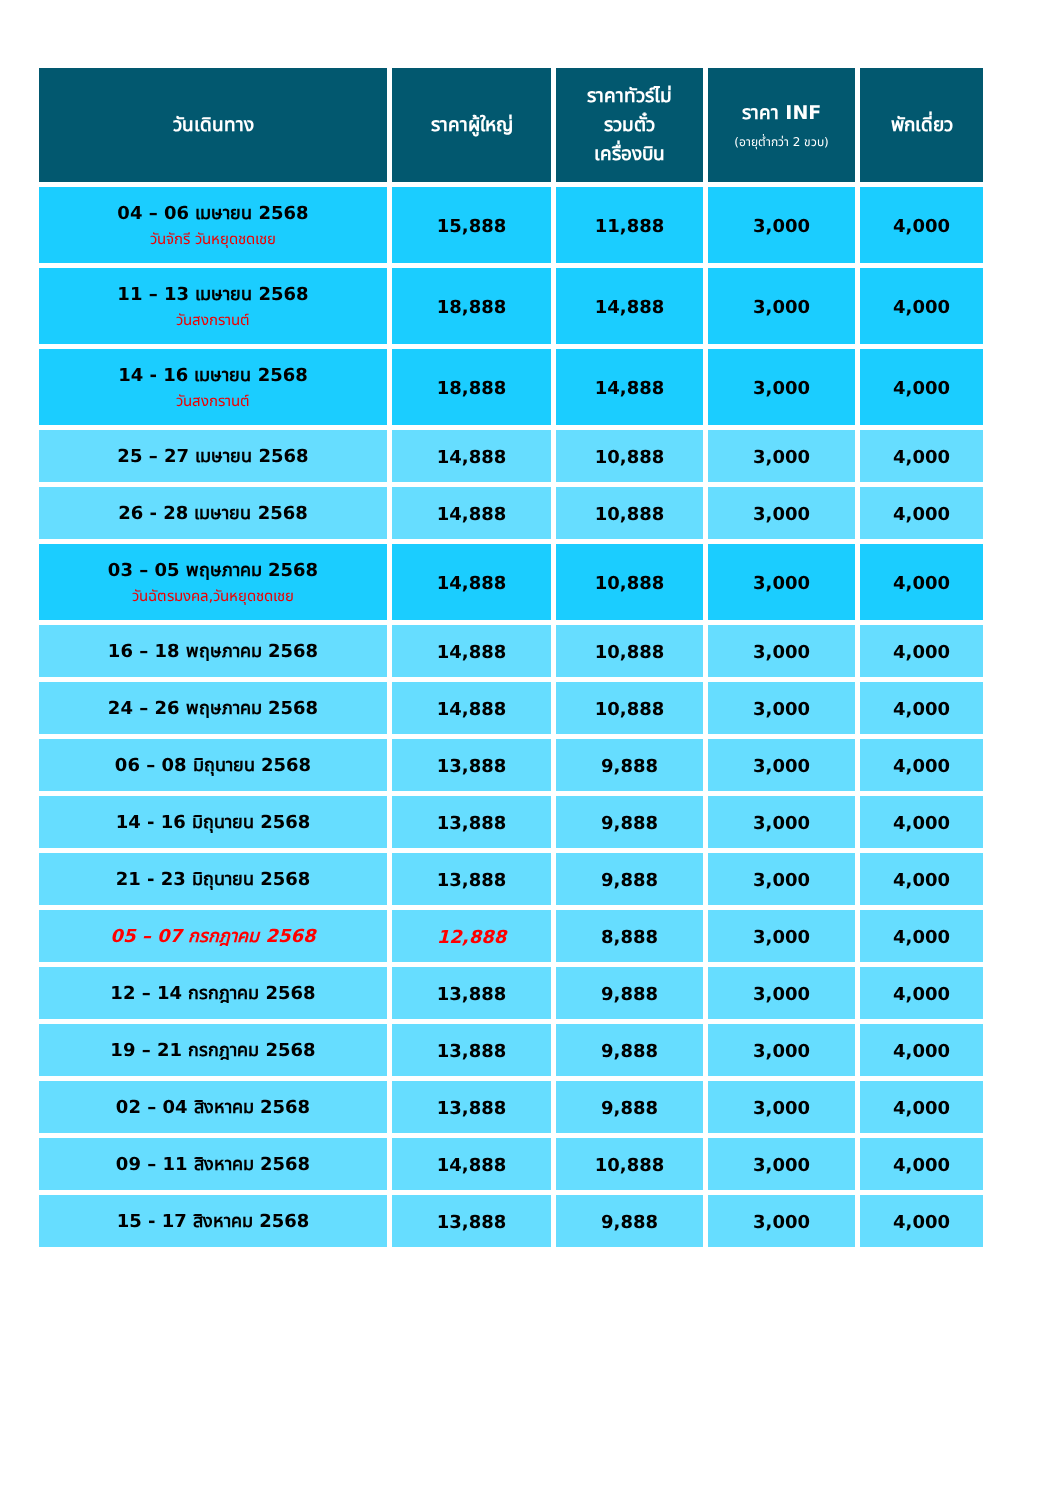| วันเดินทาง | ราคาผู้ใหญ่ | ราคาทัวร์ไม่ รวมตั๋ว เครื่องบิน | ราคา INF (อายุต่ำกว่า 2 ขวบ) | พักเดี่ยว |
| --- | --- | --- | --- | --- |
| 04 – 06 เมษายน 2568 วันจักรี วันหยุดชดเชย | 15,888 | 11,888 | 3,000 | 4,000 |
| 11 – 13 เมษายน 2568 วันสงกรานต์ | 18,888 | 14,888 | 3,000 | 4,000 |
| 14 - 16 เมษายน 2568 วันสงกรานต์ | 18,888 | 14,888 | 3,000 | 4,000 |
| 25 – 27 เมษายน 2568 | 14,888 | 10,888 | 3,000 | 4,000 |
| 26 - 28 เมษายน 2568 | 14,888 | 10,888 | 3,000 | 4,000 |
| 03 – 05 พฤษภาคม 2568 วันฉัตรมงคล,วันหยุดชดเชย | 14,888 | 10,888 | 3,000 | 4,000 |
| 16 – 18 พฤษภาคม 2568 | 14,888 | 10,888 | 3,000 | 4,000 |
| 24 – 26 พฤษภาคม 2568 | 14,888 | 10,888 | 3,000 | 4,000 |
| 06 – 08 มิถุนายน 2568 | 13,888 | 9,888 | 3,000 | 4,000 |
| 14 - 16 มิถุนายน 2568 | 13,888 | 9,888 | 3,000 | 4,000 |
| 21 - 23 มิถุนายน 2568 | 13,888 | 9,888 | 3,000 | 4,000 |
| 05 – 07 กรกฎาคม 2568 | 12,888 | 8,888 | 3,000 | 4,000 |
| 12 – 14 กรกฎาคม 2568 | 13,888 | 9,888 | 3,000 | 4,000 |
| 19 – 21 กรกฎาคม 2568 | 13,888 | 9,888 | 3,000 | 4,000 |
| 02 – 04 สิงหาคม 2568 | 13,888 | 9,888 | 3,000 | 4,000 |
| 09 – 11 สิงหาคม 2568 | 14,888 | 10,888 | 3,000 | 4,000 |
| 15 - 17 สิงหาคม 2568 | 13,888 | 9,888 | 3,000 | 4,000 |